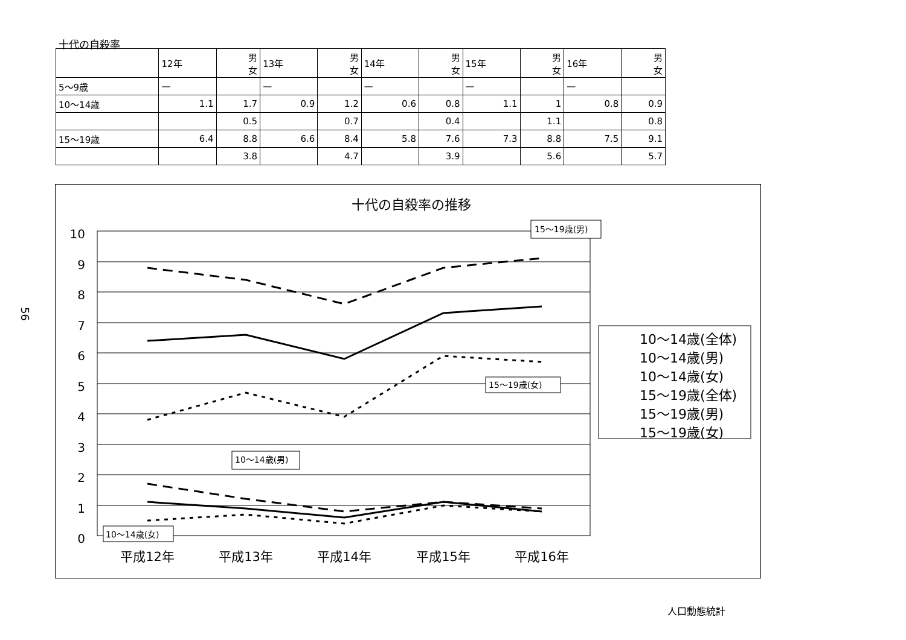十代の自殺率
| | 12年 | 男 女 | 13年 | 男 女 | 14年 | 男 女 | 15年 | 男 女 | 16年 | 男 女 |
| 5〜9歳 | — | | — | | — | | — | | — | |
| 10〜14歳 | 1.1 | 1.7 | 0.9 | 1.2 | 0.6 | 0.8 | 1.1 | 1 | 0.8 | 0.9 |
| | | 0.5 | | 0.7 | | 0.4 | | 1.1 | | 0.8 |
| 15〜19歳 | 6.4 | 8.8 | 6.6 | 8.4 | 5.8 | 7.6 | 7.3 | 8.8 | 7.5 | 9.1 |
| | | 3.8 | | 4.7 | | 3.9 | | 5.6 | | 5.7 |
56
十代の自殺率の推移
10
9
8
7
6
5
4
3
2
1
0
平成12年
平成13年
平成14年
平成15年
平成16年
15〜19歳(男)
15〜19歳(女)
10〜14歳(男)
10〜14歳(女)
10〜14歳(全体)
10〜14歳(男)
10〜14歳(女)
15〜19歳(全体)
15〜19歳(男)
15〜19歳(女)
人口動態統計